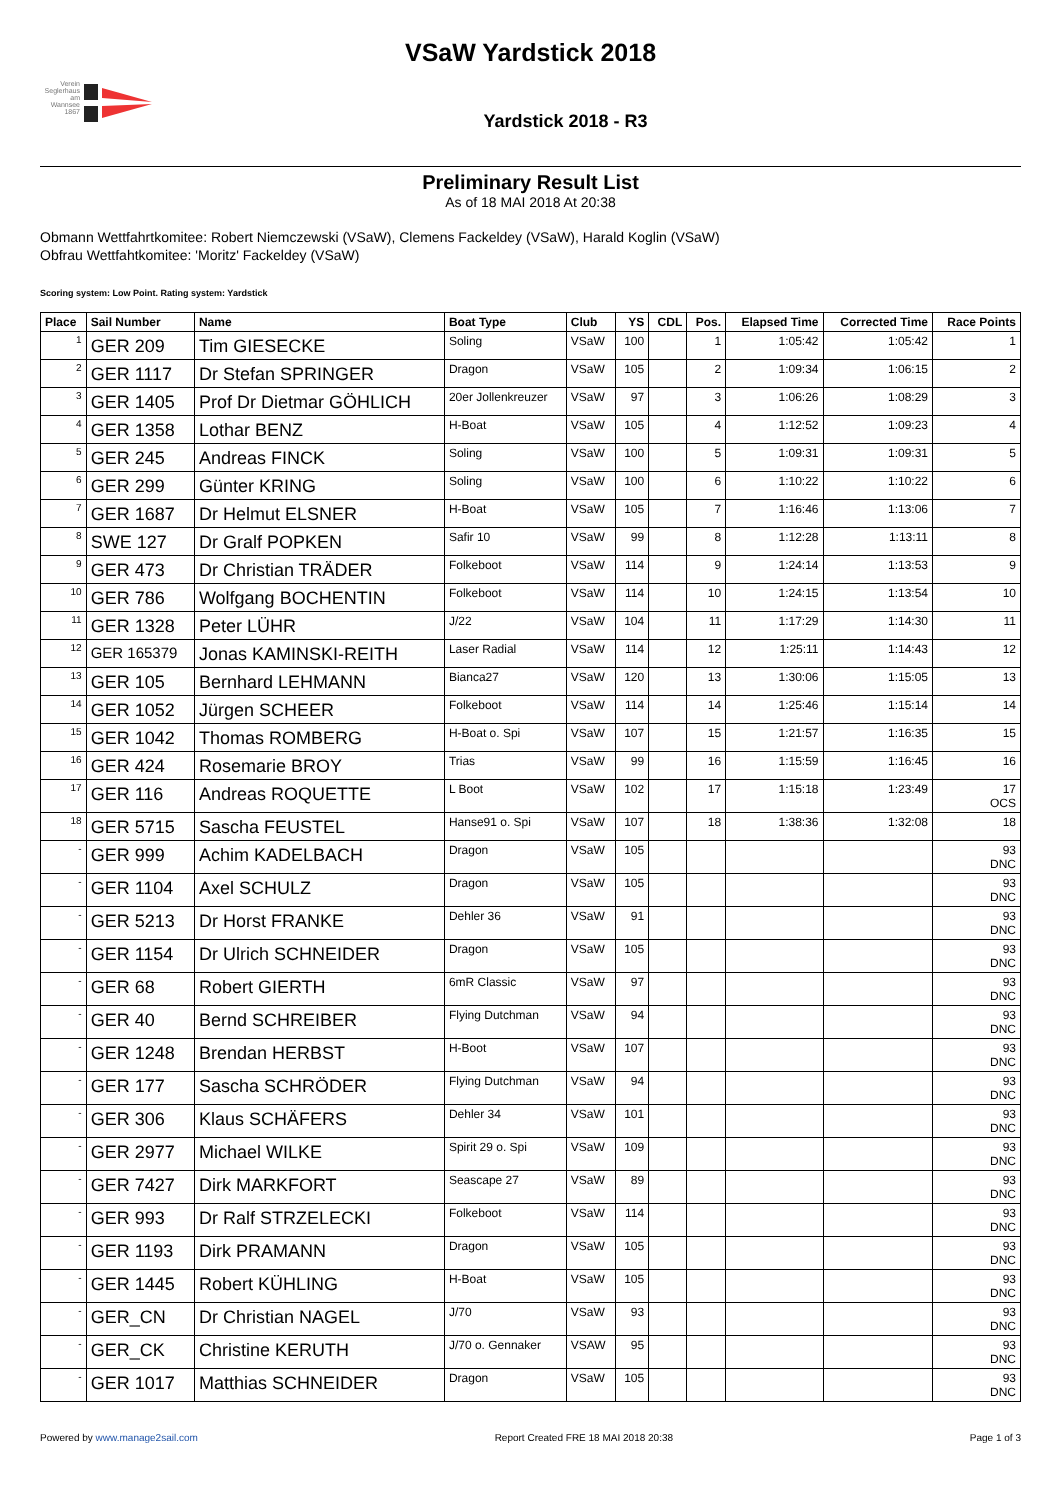Verein Seglerhaus am Wannsee 1867
VSaW Yardstick 2018
Yardstick 2018 - R3
Preliminary Result List
As of 18 MAI 2018 At 20:38
Obmann Wettfahrtkomitee: Robert Niemczewski (VSaW), Clemens Fackeldey (VSaW), Harald Koglin (VSaW)
Obfrau Wettfahtkomitee: 'Moritz' Fackeldey (VSaW)
Scoring system: Low Point. Rating system: Yardstick
| Place | Sail Number | Name | Boat Type | Club | YS | CDL | Pos. | Elapsed Time | Corrected Time | Race Points |
| --- | --- | --- | --- | --- | --- | --- | --- | --- | --- | --- |
| 1 | GER 209 | Tim GIESECKE | Soling | VSaW | 100 | | 1 | 1:05:42 | 1:05:42 | 1 |
| 2 | GER 1117 | Dr Stefan SPRINGER | Dragon | VSaW | 105 | | 2 | 1:09:34 | 1:06:15 | 2 |
| 3 | GER 1405 | Prof Dr Dietmar GÖHLICH | 20er Jollenkreuzer | VSaW | 97 | | 3 | 1:06:26 | 1:08:29 | 3 |
| 4 | GER 1358 | Lothar BENZ | H-Boat | VSaW | 105 | | 4 | 1:12:52 | 1:09:23 | 4 |
| 5 | GER 245 | Andreas FINCK | Soling | VSaW | 100 | | 5 | 1:09:31 | 1:09:31 | 5 |
| 6 | GER 299 | Günter KRING | Soling | VSaW | 100 | | 6 | 1:10:22 | 1:10:22 | 6 |
| 7 | GER 1687 | Dr Helmut ELSNER | H-Boat | VSaW | 105 | | 7 | 1:16:46 | 1:13:06 | 7 |
| 8 | SWE 127 | Dr Gralf POPKEN | Safir 10 | VSaW | 99 | | 8 | 1:12:28 | 1:13:11 | 8 |
| 9 | GER 473 | Dr Christian TRÄDER | Folkeboot | VSaW | 114 | | 9 | 1:24:14 | 1:13:53 | 9 |
| 10 | GER 786 | Wolfgang BOCHENTIN | Folkeboot | VSaW | 114 | | 10 | 1:24:15 | 1:13:54 | 10 |
| 11 | GER 1328 | Peter LÜHR | J/22 | VSaW | 104 | | 11 | 1:17:29 | 1:14:30 | 11 |
| 12 | GER 165379 | Jonas KAMINSKI-REITH | Laser Radial | VSaW | 114 | | 12 | 1:25:11 | 1:14:43 | 12 |
| 13 | GER 105 | Bernhard LEHMANN | Bianca27 | VSaW | 120 | | 13 | 1:30:06 | 1:15:05 | 13 |
| 14 | GER 1052 | Jürgen SCHEER | Folkeboot | VSaW | 114 | | 14 | 1:25:46 | 1:15:14 | 14 |
| 15 | GER 1042 | Thomas ROMBERG | H-Boat o. Spi | VSaW | 107 | | 15 | 1:21:57 | 1:16:35 | 15 |
| 16 | GER 424 | Rosemarie BROY | Trias | VSaW | 99 | | 16 | 1:15:59 | 1:16:45 | 16 |
| 17 | GER 116 | Andreas ROQUETTE | L Boot | VSaW | 102 | | 17 | 1:15:18 | 1:23:49 | 17 OCS |
| 18 | GER 5715 | Sascha FEUSTEL | Hanse91 o. Spi | VSaW | 107 | | 18 | 1:38:36 | 1:32:08 | 18 |
| - | GER 999 | Achim KADELBACH | Dragon | VSaW | 105 | | | | | 93 DNC |
| - | GER 1104 | Axel SCHULZ | Dragon | VSaW | 105 | | | | | 93 DNC |
| - | GER 5213 | Dr Horst FRANKE | Dehler 36 | VSaW | 91 | | | | | 93 DNC |
| - | GER 1154 | Dr Ulrich SCHNEIDER | Dragon | VSaW | 105 | | | | | 93 DNC |
| - | GER 68 | Robert GIERTH | 6mR Classic | VSaW | 97 | | | | | 93 DNC |
| - | GER 40 | Bernd SCHREIBER | Flying Dutchman | VSaW | 94 | | | | | 93 DNC |
| - | GER 1248 | Brendan HERBST | H-Boot | VSaW | 107 | | | | | 93 DNC |
| - | GER 177 | Sascha SCHRÖDER | Flying Dutchman | VSaW | 94 | | | | | 93 DNC |
| - | GER 306 | Klaus SCHÄFERS | Dehler 34 | VSaW | 101 | | | | | 93 DNC |
| - | GER 2977 | Michael WILKE | Spirit 29 o. Spi | VSaW | 109 | | | | | 93 DNC |
| - | GER 7427 | Dirk MARKFORT | Seascape 27 | VSaW | 89 | | | | | 93 DNC |
| - | GER 993 | Dr Ralf STRZELECKI | Folkeboot | VSaW | 114 | | | | | 93 DNC |
| - | GER 1193 | Dirk PRAMANN | Dragon | VSaW | 105 | | | | | 93 DNC |
| - | GER 1445 | Robert KÜHLING | H-Boat | VSaW | 105 | | | | | 93 DNC |
| - | GER_CN | Dr Christian NAGEL | J/70 | VSaW | 93 | | | | | 93 DNC |
| - | GER_CK | Christine KERUTH | J/70 o. Gennaker | VSAW | 95 | | | | | 93 DNC |
| - | GER 1017 | Matthias SCHNEIDER | Dragon | VSaW | 105 | | | | | 93 DNC |
Powered by www.manage2sail.com Report Created FRE 18 MAI 2018 20:38 Page 1 of 3